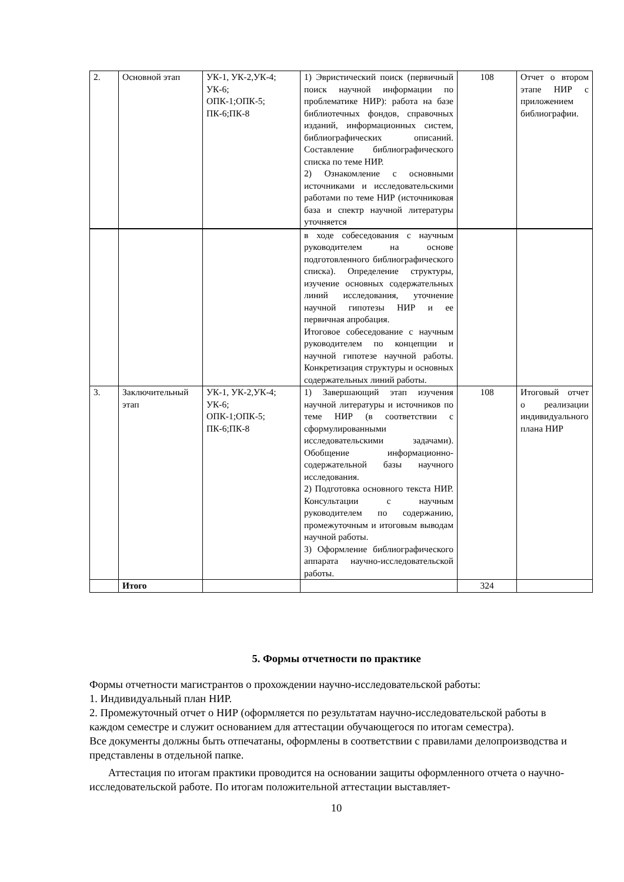| 2. | Основной этап | УК-1, УК-2,УК-4; УК-6; ОПК-1;ОПК-5; ПК-6;ПК-8 | 1) Эвристический поиск (первичный поиск научной информации по проблематике НИР): работа на базе библиотечных фондов, справочных изданий, информационных систем, библиографических описаний. Составление библиографического списка по теме НИР. 2) Ознакомление с основными источниками и исследовательскими работами по теме НИР (источниковая база и спектр научной литературы уточняется | 108 | Отчет о втором этапе НИР с приложением библиографии. |
| | | | в ходе собеседования с научным руководителем на основе подготовленного библиографического списка). Определение структуры, изучение основных содержательных линий исследования, уточнение научной гипотезы НИР и ее первичная апробация. Итоговое собеседование с научным руководителем по концепции и научной гипотезе научной работы. Конкретизация структуры и основных содержательных линий работы. | | |
| 3. | Заключительный этап | УК-1, УК-2,УК-4; УК-6; ОПК-1;ОПК-5; ПК-6;ПК-8 | 1) Завершающий этап изучения научной литературы и источников по теме НИР (в соответствии с сформулированными исследовательскими задачами). Обобщение информационно-содержательной базы научного исследования. 2) Подготовка основного текста НИР. Консультации с научным руководителем по содержанию, промежуточным и итоговым выводам научной работы. 3) Оформление библиографического аппарата научно-исследовательской работы. | 108 | Итоговый отчет о реализации индивидуального плана НИР |
| | Итого | | | 324 | |
5. Формы отчетности по практике
Формы отчетности магистрантов о прохождении научно-исследовательской работы:
1. Индивидуальный план НИР.
2. Промежуточный отчет о НИР (оформляется по результатам научно-исследовательской работы в каждом семестре и служит основанием для аттестации обучающегося по итогам семестра).
Все документы должны быть отпечатаны, оформлены в соответствии с правилами делопроизводства и представлены в отдельной папке.
Аттестация по итогам практики проводится на основании защиты оформленного отчета о научно-исследовательской работе. По итогам положительной аттестации выставляет-
10